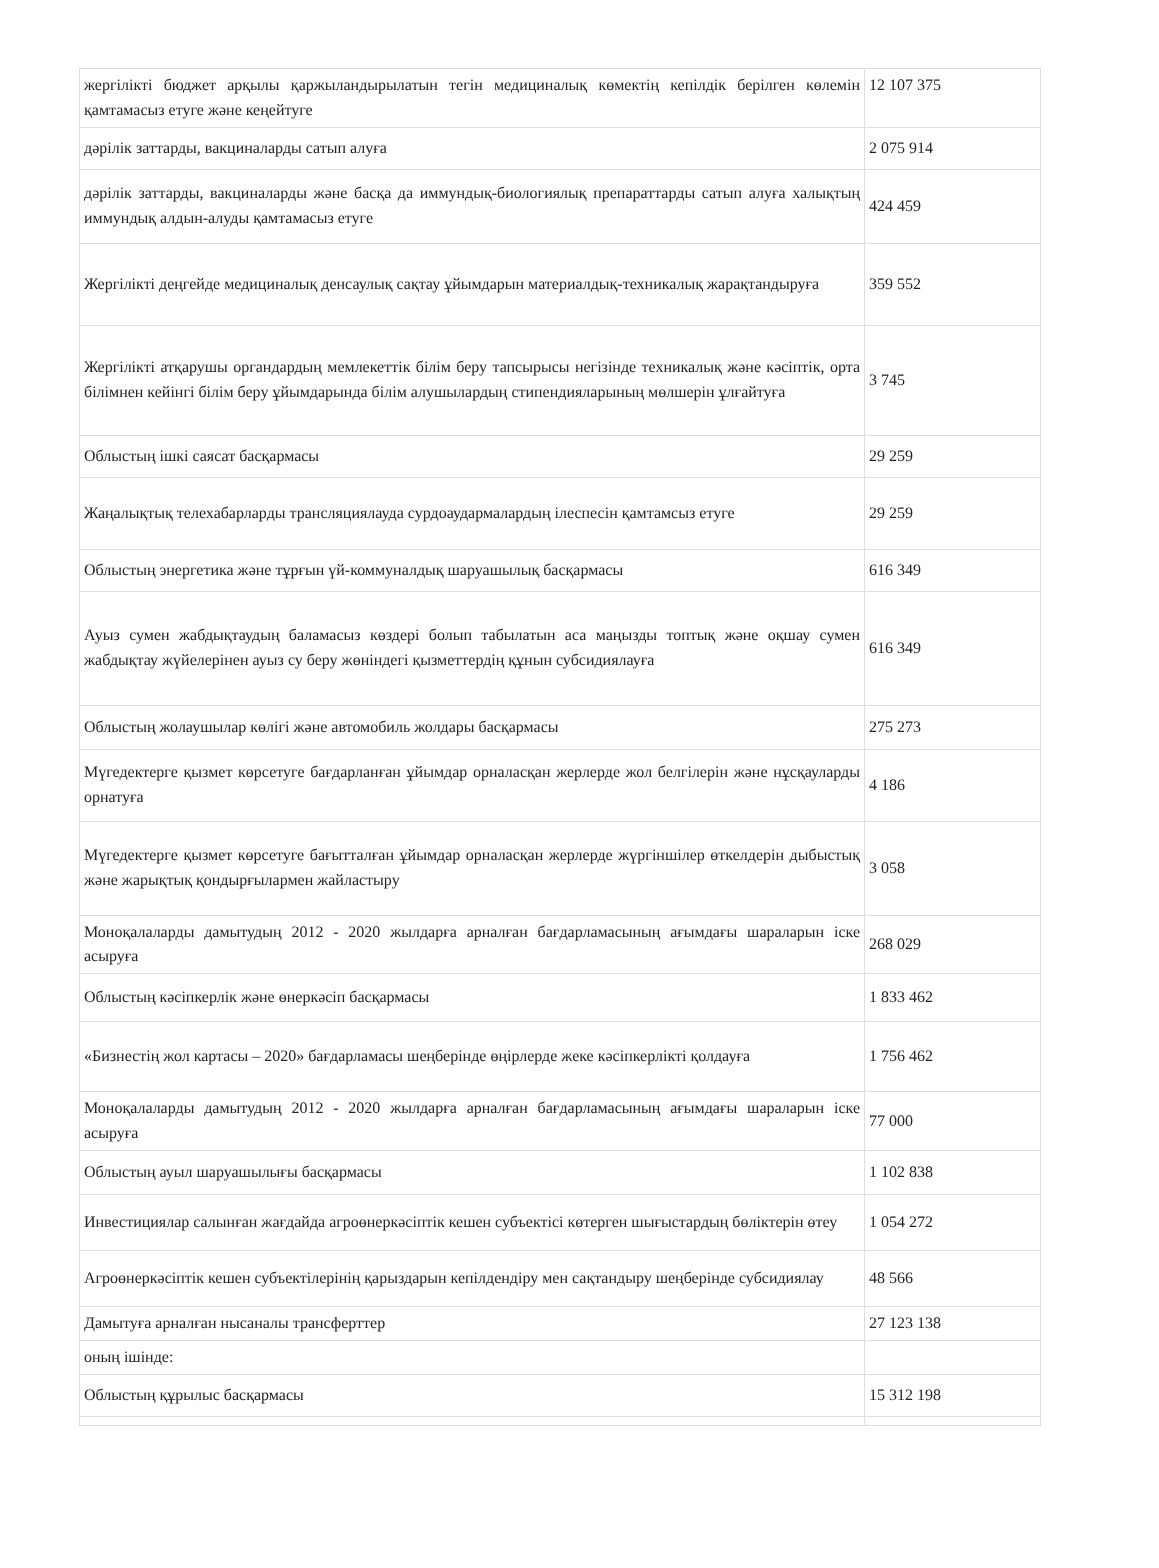| жергілікті бюджет арқылы қаржыландырылатын тегін медициналық көмектің кепілдік берілген көлемін қамтамасыз етуге және кеңейтуге | 12 107 375 |
| дәрілік заттарды, вакциналарды сатып алуға | 2 075 914 |
| дәрілік заттарды, вакциналарды және басқа да иммундық-биологиялық препараттарды сатып алуға халықтың иммундық алдын-алуды қамтамасыз етуге | 424 459 |
| Жергілікті деңгейде медициналық денсаулық сақтау ұйымдарын материалдық-техникалық жарақтандыруға | 359 552 |
| Жергілікті атқарушы органдардың мемлекеттік білім беру тапсырысы негізінде техникалық және кәсіптік, орта білімнен кейінгі білім беру ұйымдарында білім алушылардың стипендияларының мөлшерін ұлғайтуға | 3 745 |
| Облыстың ішкі саясат басқармасы | 29 259 |
| Жаңалықтық телехабарларды трансляциялауда сурдоаудармалардың ілеспесін қамтамсыз етуге | 29 259 |
| Облыстың энергетика және тұрғын үй-коммуналдық шаруашылық басқармасы | 616 349 |
| Ауыз сумен жабдықтаудың баламасыз көздері болып табылатын аса маңызды топтық және оқшау сумен жабдықтау жүйелерінен ауыз су беру жөніндегі қызметтердің құнын субсидиялауға | 616 349 |
| Облыстың жолаушылар көлігі және автомобиль жолдары басқармасы | 275 273 |
| Мүгедектерге қызмет көрсетуге бағдарланған ұйымдар орналасқан жерлерде жол белгілерін және нұсқауларды орнатуға | 4 186 |
| Мүгедектерге қызмет көрсетуге бағытталған ұйымдар орналасқан жерлерде жүргіншілер өткелдерін дыбыстық және жарықтық қондырғылармен жайластыру | 3 058 |
| Моноқалаларды дамытудың 2012 - 2020 жылдарға арналған бағдарламасының ағымдағы шараларын іске асыруға | 268 029 |
| Облыстың кәсіпкерлік және өнеркәсіп басқармасы | 1 833 462 |
| «Бизнестің жол картасы – 2020» бағдарламасы шеңберінде өңірлерде жеке кәсіпкерлікті қолдауға | 1 756 462 |
| Моноқалаларды дамытудың 2012 - 2020 жылдарға арналған бағдарламасының ағымдағы шараларын іске асыруға | 77 000 |
| Облыстың ауыл шаруашылығы басқармасы | 1 102 838 |
| Инвестициялар салынған жағдайда агроөнеркәсіптік кешен субъектісі көтерген шығыстардың бөліктерін өтеу | 1 054 272 |
| Агроөнеркәсіптік кешен субъектілерінің қарыздарын кепілдендіру мен сақтандыру шеңберінде субсидиялау | 48 566 |
| Дамытуға арналған нысаналы трансферттер | 27 123 138 |
| оның ішінде: | |
| Облыстың құрылыс басқармасы | 15 312 198 |